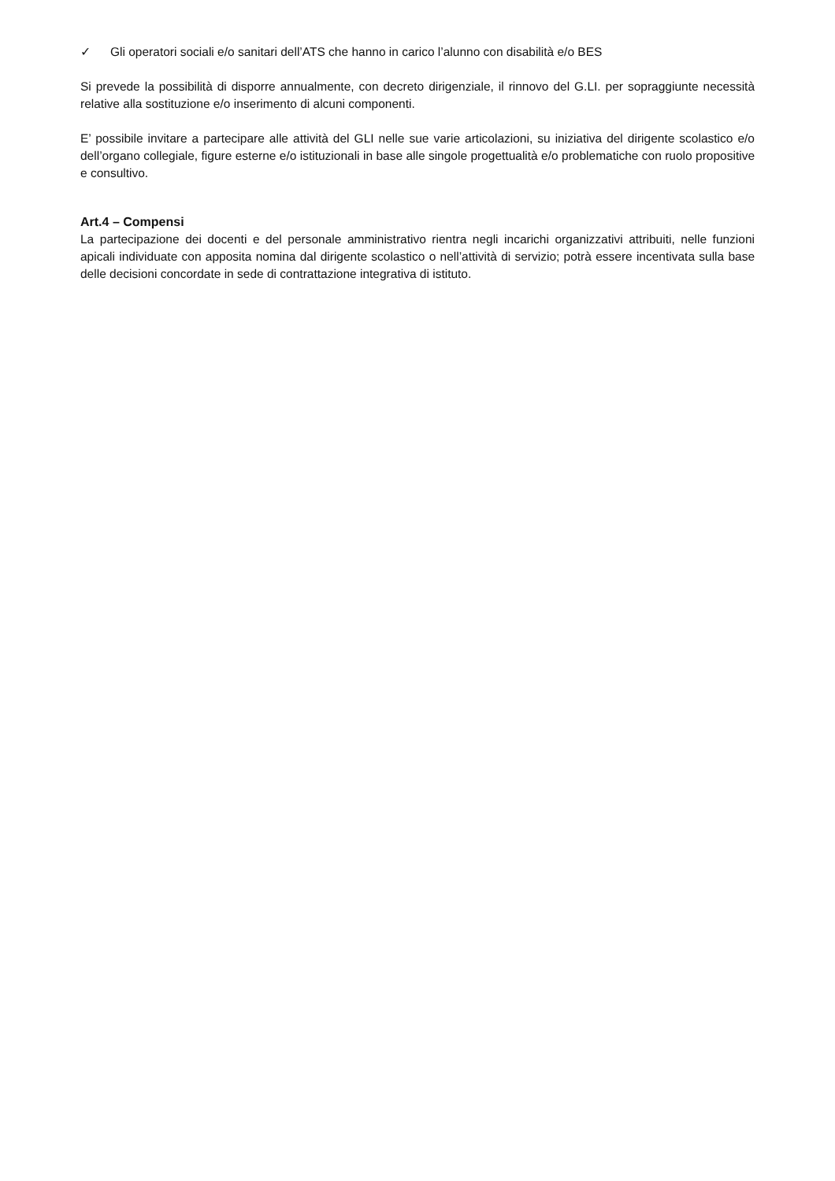✓ Gli operatori sociali e/o sanitari dell’ATS che hanno in carico l’alunno con disabilità e/o BES
Si prevede la possibilità di disporre annualmente, con decreto dirigenziale, il rinnovo del G.LI. per sopraggiunte necessità relative alla sostituzione e/o inserimento di alcuni componenti.
E’ possibile invitare a partecipare alle attività del GLI nelle sue varie articolazioni, su iniziativa del dirigente scolastico e/o dell’organo collegiale, figure esterne e/o istituzionali in base alle singole progettualità e/o problematiche con ruolo propositive e consultivo.
Art.4 – Compensi
La partecipazione dei docenti e del personale amministrativo rientra negli incarichi organizzativi attribuiti, nelle funzioni apicali individuate con apposita nomina dal dirigente scolastico o nell’attività di servizio; potrà essere incentivata sulla base delle decisioni concordate in sede di contrattazione integrativa di istituto.